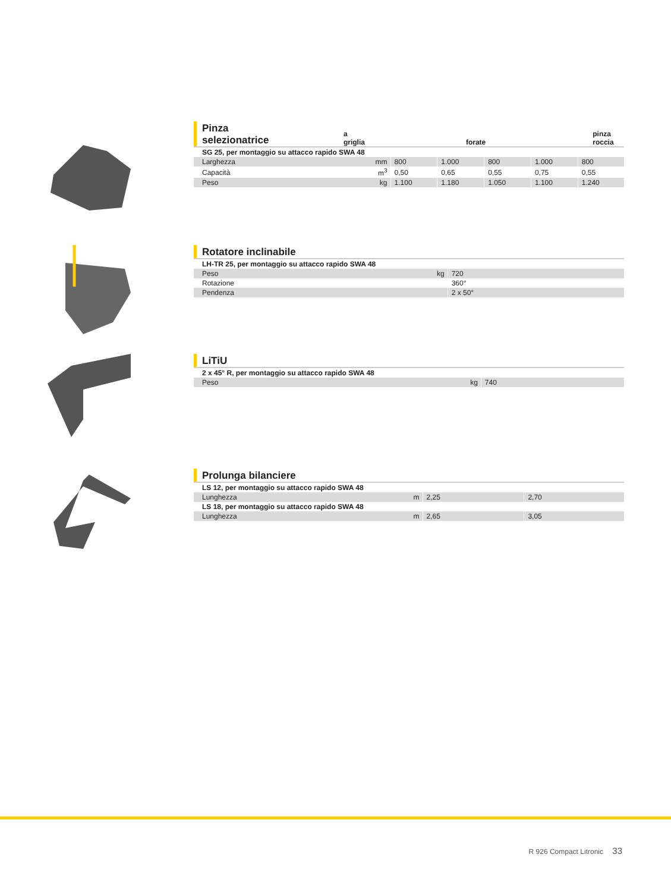Pinza selezionatrice a griglia forate pinza roccia
| SG 25, per montaggio su attacco rapido SWA 48 | | | | | | |
| Larghezza | mm | 800 | 1.000 | 800 | 1.000 | 800 |
| Capacità | m<sup>3</sup> | 0,50 | 0,65 | 0,55 | 0,75 | 0,55 |
| Peso | kg | 1.100 | 1.180 | 1.050 | 1.100 | 1.240 |
Rotatore inclinabile
| LH-TR 25, per montaggio su attacco rapido SWA 48 | | |
| Peso | kg | 720 |
| Rotazione | | 360° |
| Pendenza | | 2 x 50° |
LiTiU
| 2 x 45° R, per montaggio su attacco rapido SWA 48 | | |
| Peso | kg | 740 |
Prolunga bilanciere
| LS 12, per montaggio su attacco rapido SWA 48 | | | |
| Lunghezza | m | 2,25 | 2,70 |
| LS 18, per montaggio su attacco rapido SWA 48 | | | |
| Lunghezza | m | 2,65 | 3,05 |
R 926 Compact Litronic 33